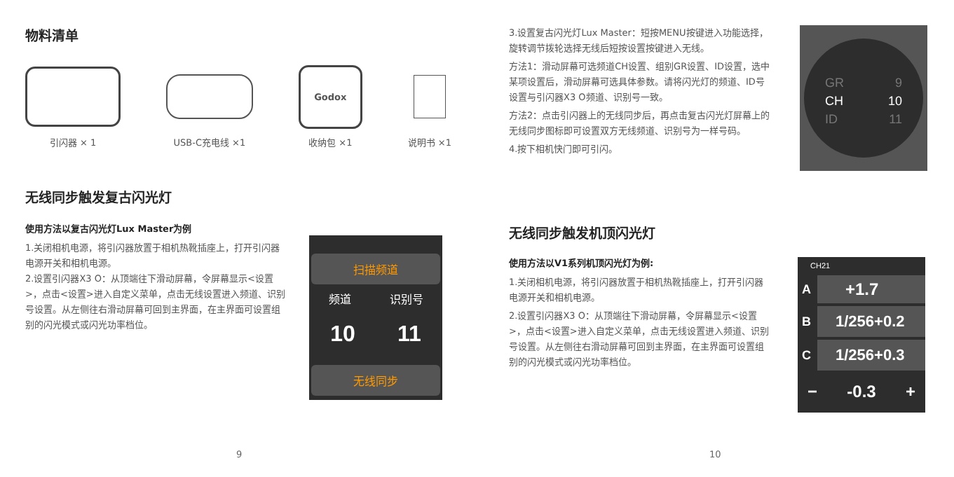物料清单
引闪器 × 1 USB-C充电线 ×1
Godox
收纳包 ×1
说明书 ×1
无线同步触发复古闪光灯
使用方法以复古闪光灯Lux Master为例
1.关闭相机电源，将引闪器放置于相机热靴插座上，打开引闪器电源开关和相机电源。
2.设置引闪器X3 O：从顶端往下滑动屏幕，令屏幕显示<设置>，点击<设置>进入自定义菜单，点击无线设置进入频道、识别号设置。从左侧往右滑动屏幕可回到主界面，在主界面可设置组别的闪光模式或闪光功率档位。
扫描频道
频道 识别号
10 11
无线同步
9
3.设置复古闪光灯Lux Master：短按MENU按键进入功能选择，旋转调节拨轮选择无线后短按设置按键进入无线。
方法1：滑动屏幕可选频道CH设置、组别GR设置、ID设置，选中某项设置后，滑动屏幕可选具体参数。请将闪光灯的频道、ID号设置与引闪器X3 O频道、识别号一致。
方法2：点击引闪器上的无线同步后，再点击复古闪光灯屏幕上的无线同步图标即可设置双方无线频道、识别号为一样号码。
4.按下相机快门即可引闪。
GR 9
CH 10
ID 11
无线同步触发机顶闪光灯
使用方法以V1系列机顶闪光灯为例:
1.关闭相机电源，将引闪器放置于相机热靴插座上，打开引闪器电源开关和相机电源。
2.设置引闪器X3 O：从顶端往下滑动屏幕，令屏幕显示<设置>，点击<设置>进入自定义菜单，点击无线设置进入频道、识别号设置。从左侧往右滑动屏幕可回到主界面，在主界面可设置组别的闪光模式或闪光功率档位。
CH21
A +1.7
B 1/256+0.2
C 1/256+0.3
− -0.3 +
10